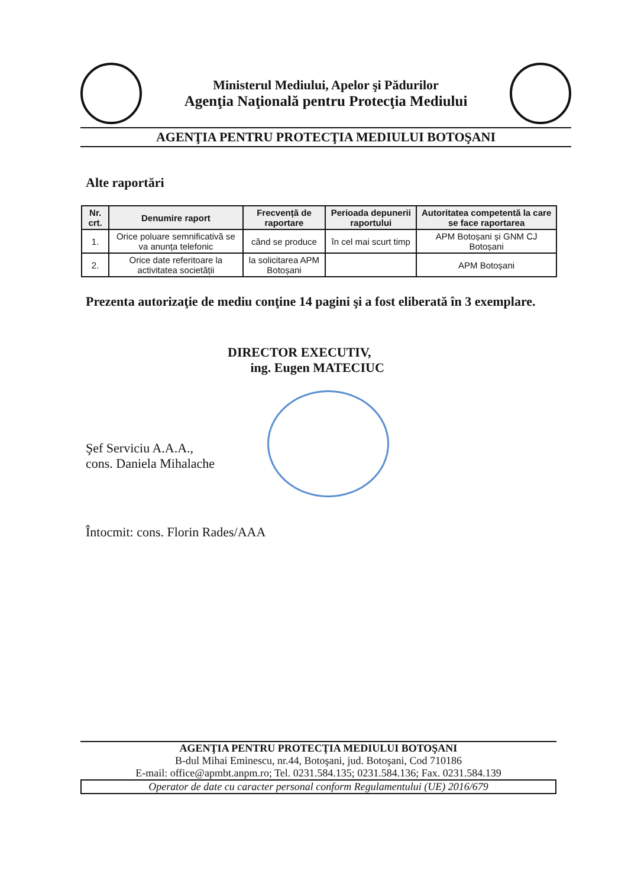Ministerul Mediului, Apelor şi Pădurilor
Agenţia Naţională pentru Protecţia Mediului
AGENŢIA PENTRU PROTECŢIA MEDIULUI BOTOŞANI
Alte raportări
| Nr. crt. | Denumire raport | Frecvență de raportare | Perioada depunerii raportului | Autoritatea competentă la care se face raportarea |
| --- | --- | --- | --- | --- |
| 1. | Orice poluare semnificativă se va anunța telefonic | când se produce | în cel mai scurt timp | APM Botoșani și GNM CJ Botoșani |
| 2. | Orice date referitoare la activitatea societății | la solicitarea APM Botoșani | | APM Botoșani |
Prezenta autorizaţie de mediu conţine 14 pagini şi a fost eliberată în 3 exemplare.
DIRECTOR EXECUTIV,
ing. Eugen MATECIUC
Şef Serviciu A.A.A.,
cons. Daniela Mihalache
Întocmit: cons. Florin Rades/AAA
AGENŢIA PENTRU PROTECŢIA MEDIULUI BOTOŞANI
B-dul Mihai Eminescu, nr.44, Botoşani, jud. Botoşani, Cod 710186
E-mail: office@apmbt.anpm.ro; Tel. 0231.584.135; 0231.584.136; Fax. 0231.584.139
Operator de date cu caracter personal conform Regulamentului (UE) 2016/679